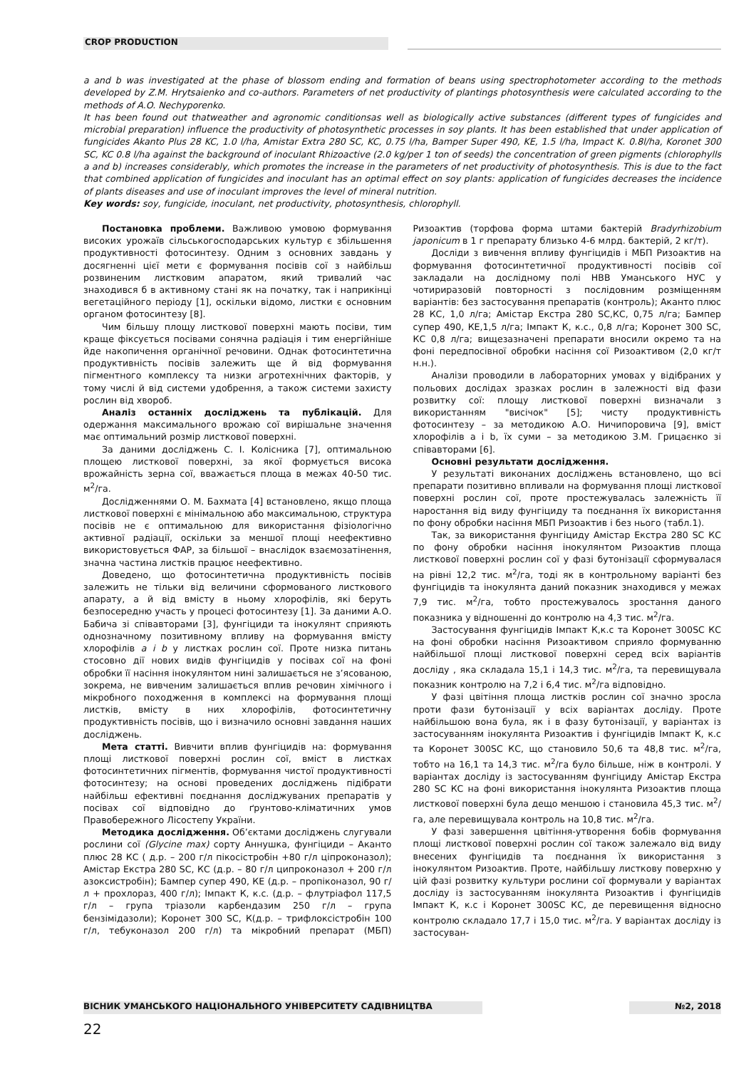CROP PRODUCTION
a and b was investigated at the phase of blossom ending and formation of beans using spectrophotometer according to the methods developed by Z.M. Hrytsaienko and co-authors. Parameters of net productivity of plantings photosynthesis were calculated according to the methods of A.O. Nechyporenko.
It has been found out thatweather and agronomic conditionsas well as biologically active substances (different types of fungicides and microbial preparation) influence the productivity of photosynthetic processes in soy plants. It has been established that under application of fungicides Akanto Plus 28 KC, 1.0 l/ha, Amistar Extra 280 SC, KC, 0.75 l/ha, Bamper Super 490, KE, 1.5 l/ha, Impact K. 0.8l/ha, Koronet 300 SC, KC 0.8 l/ha against the background of inoculant Rhizoactive (2.0 kg/per 1 ton of seeds) the concentration of green pigments (chlorophylls a and b) increases considerably, which promotes the increase in the parameters of net productivity of photosynthesis. This is due to the fact that combined application of fungicides and inoculant has an optimal effect on soy plants: application of fungicides decreases the incidence of plants diseases and use of inoculant improves the level of mineral nutrition.
Key words: soy, fungicide, inoculant, net productivity, photosynthesis, chlorophyll.
Постановка проблеми. Важливою умовою формування високих урожаїв сільськогосподарських культур є збільшення продуктивності фотосинтезу. Одним з основних завдань у досягненні цієї мети є формування посівів сої з найбільш розвиненим листковим апаратом, який тривалий час знаходився б в активному стані як на початку, так і наприкінці вегетаційного періоду [1], оскільки відомо, листки є основним органом фотосинтезу [8].
Чим більшу площу листкової поверхні мають посіви, тим краще фіксується посівами сонячна радіація і тим енергійніше йде накопичення органічної речовини. Однак фотосинтетична продуктивність посівів залежить ще й від формування пігментного комплексу та низки агротехнічних факторів, у тому числі й від системи удобрення, а також системи захисту рослин від хвороб.
Аналіз останніх досліджень та публікацій. Для одержання максимального врожаю сої вирішальне значення має оптимальний розмір листкової поверхні.
За даними досліджень С. І. Колісника [7], оптимальною площею листкової поверхні, за якої формується висока врожайність зерна сої, вважається площа в межах 40-50 тис. м<sup>2</sup>/га.
Дослідженнями О. М. Бахмата [4] встановлено, якщо площа листкової поверхні є мінімальною або максимальною, структура посівів не є оптимальною для використання фізіологічно активної радіації, оскільки за меншої площі неефективно використовується ФАР, за більшої – внаслідок взаємозатінення, значна частина листків працює неефективно.
Доведено, що фотосинтетична продуктивність посівів залежить не тільки від величини сформованого листкового апарату, а й від вмісту в ньому хлорофілів, які беруть безпосередню участь у процесі фотосинтезу [1]. За даними А.О. Бабича зі співавторами [3], фунгіциди та інокулянт сприяють однозначному позитивному впливу на формування вмісту хлорофілів a і b у листках рослин сої. Проте низка питань стосовно дії нових видів фунгіцидів у посівах сої на фоні обробки її насіння інокулянтом нині залишається не з’ясованою, зокрема, не вивченим залишається вплив речовин хімічного і мікробного походження в комплексі на формування площі листків, вмісту в них хлорофілів, фотосинтетичну продуктивність посівів, що і визначило основні завдання наших досліджень.
Мета статті. Вивчити вплив фунгіцидів на: формування площі листкової поверхні рослин сої, вміст в листках фотосинтетичних пігментів, формування чистої продуктивності фотосинтезу; на основі проведених досліджень підібрати найбільш ефективні поєднання досліджуваних препаратів у посівах сої відповідно до ґрунтово-кліматичних умов Правобережного Лісостепу України.
Методика дослідження. Об’єктами досліджень слугували рослини сої (Glycine max) сорту Аннушка, фунгіциди – Аканто плюс 28 КС ( д.р. – 200 г/л пікосістробін +80 г/л ціпроконазол); Амістар Екстра 280 SC, КС (д.р. – 80 г/л ципроконазол + 200 г/л азоксистробін); Бампер супер 490, КЕ (д.р. – пропіконазол, 90 г/л + прохлораз, 400 г/л); Імпакт К, к.с. (д.р. – флутріафол 117,5 г/л – група тріазоли карбендазим 250 г/л – група бензімідазоли); Коронет 300 SC, К(д.р. – трифлоксістробін 100 г/л, тебуконазол 200 г/л) та мікробний препарат (МБП) Ризоактив (торфова форма штами бактерій Bradyrhizobium japonicum в 1 г препарату близько 4-6 млрд. бактерій, 2 кг/т).
Досліди з вивчення впливу фунгіцидів і МБП Ризоактив на формування фотосинтетичної продуктивності посівів сої закладали на дослідному полі НВВ Уманського НУС у чотириразовій повторності з послідовним розміщенням варіантів: без застосування препаратів (контроль); Аканто плюс 28 КС, 1,0 л/га; Амістар Екстра 280 SC,КС, 0,75 л/га; Бампер супер 490, КЕ,1,5 л/га; Імпакт К, к.с., 0,8 л/га; Коронет 300 SC, КС 0,8 л/га; вищезазначені препарати вносили окремо та на фоні передпосівної обробки насіння сої Ризоактивом (2,0 кг/т н.н.).
Аналізи проводили в лабораторних умовах у відібраних у польових дослідах зразках рослин в залежності від фази розвитку сої: площу листкової поверхні визначали з використанням "висічок" [5]; чисту продуктивність фотосинтезу – за методикою А.О. Ничипоровича [9], вміст хлорофілів a і b, їх суми – за методикою З.М. Грицаєнко зі співавторами [6].
Основні результати дослідження.
У результаті виконаних досліджень встановлено, що всі препарати позитивно впливали на формування площі листкової поверхні рослин сої, проте простежувалась залежність її наростання від виду фунгіциду та поєднання їх використання по фону обробки насіння МБП Ризоактив і без нього (табл.1).
Так, за використання фунгіциду Амістар Екстра 280 SC КС по фону обробки насіння інокулянтом Ризоактив площа листкової поверхні рослин сої у фазі бутонізації сформувалася на рівні 12,2 тис. м<sup>2</sup>/га, тоді як в контрольному варіанті без фунгіцидів та інокулянта даний показник знаходився у межах 7,9 тис. м<sup>2</sup>/га, тобто простежувалось зростання даного показника у відношенні до контролю на 4,3 тис. м<sup>2</sup>/га.
Застосування фунгіцидів Імпакт К,к.с та Коронет 300SC КС на фоні обробки насіння Ризоактивом сприяло формуванню найбільшої площі листкової поверхні серед всіх варіантів досліду , яка складала 15,1 і 14,3 тис. м<sup>2</sup>/га, та перевищувала показник контролю на 7,2 і 6,4 тис. м<sup>2</sup>/га відповідно.
У фазі цвітіння площа листків рослин сої значно зросла проти фази бутонізації у всіх варіантах досліду. Проте найбільшою вона була, як і в фазу бутонізації, у варіантах із застосуванням інокулянта Ризоактив і фунгіцидів Імпакт К, к.с та Коронет 300SC КС, що становило 50,6 та 48,8 тис. м<sup>2</sup>/га, тобто на 16,1 та 14,3 тис. м<sup>2</sup>/га було більше, ніж в контролі. У варіантах досліду із застосуванням фунгіциду Амістар Екстра 280 SC КС на фоні використання інокулянта Ризоактив площа листкової поверхні була дещо меншою і становила 45,3 тис. м<sup>2</sup>/га, але перевищувала контроль на 10,8 тис. м<sup>2</sup>/га.
У фазі завершення цвітіння-утворення бобів формування площі листкової поверхні рослин сої також залежало від виду внесених фунгіцидів та поєднання їх використання з інокулянтом Ризоактив. Проте, найбільшу листкову поверхню у цій фазі розвитку культури рослини сої формували у варіантах досліду із застосуванням інокулянта Ризоактив і фунгіцидів Імпакт К, к.с і Коронет 300SC КС, де перевищення відносно контролю складало 17,7 і 15,0 тис. м<sup>2</sup>/га. У варіантах досліду із застосуван-
ВІСНИК УМАНСЬКОГО НАЦІОНАЛЬНОГО УНІВЕРСИТЕТУ САДІВНИЦТВА №2, 2018
22